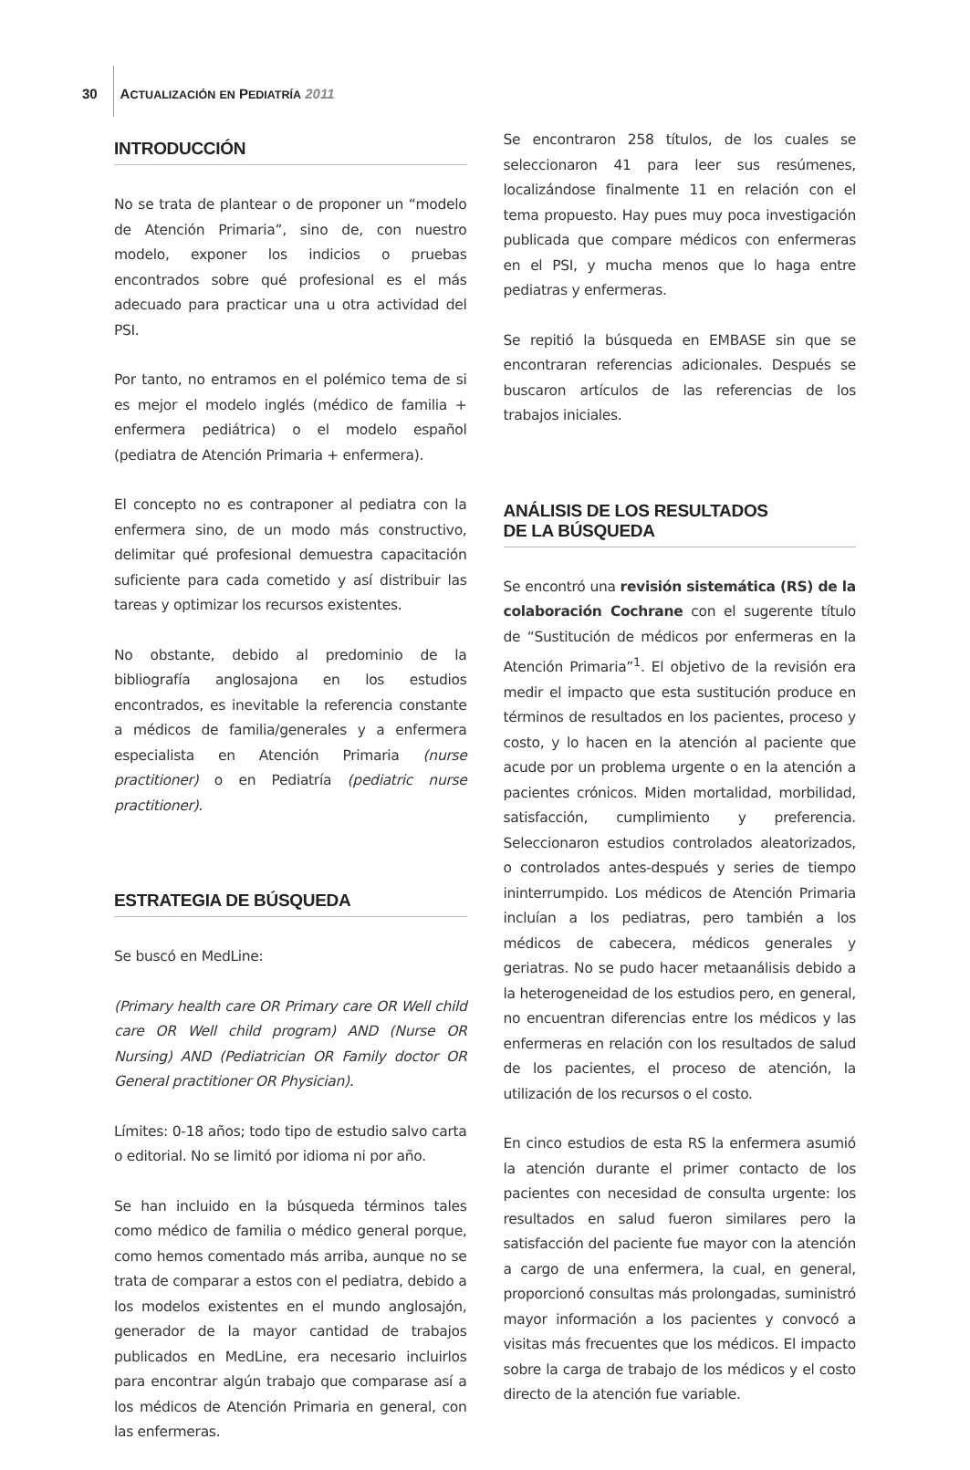30 ACTUALIZACIÓN EN PEDIATRÍA 2011
INTRODUCCIÓN
No se trata de plantear o de proponer un “modelo de Atención Primaria”, sino de, con nuestro modelo, exponer los indicios o pruebas encontrados sobre qué profesional es el más adecuado para practicar una u otra actividad del PSI.
Por tanto, no entramos en el polémico tema de si es mejor el modelo inglés (médico de familia + enfermera pediátrica) o el modelo español (pediatra de Atención Primaria + enfermera).
El concepto no es contraponer al pediatra con la enfermera sino, de un modo más constructivo, delimitar qué profesional demuestra capacitación suficiente para cada cometido y así distribuir las tareas y optimizar los recursos existentes.
No obstante, debido al predominio de la bibliografía anglosajona en los estudios encontrados, es inevitable la referencia constante a médicos de familia/generales y a enfermera especialista en Atención Primaria (nurse practitioner) o en Pediatría (pediatric nurse practitioner).
ESTRATEGIA DE BÚSQUEDA
Se buscó en MedLine:
(Primary health care OR Primary care OR Well child care OR Well child program) AND (Nurse OR Nursing) AND (Pediatrician OR Family doctor OR General practitioner OR Physician).
Límites: 0-18 años; todo tipo de estudio salvo carta o editorial. No se limitó por idioma ni por año.
Se han incluido en la búsqueda términos tales como médico de familia o médico general porque, como hemos comentado más arriba, aunque no se trata de comparar a estos con el pediatra, debido a los modelos existentes en el mundo anglosajón, generador de la mayor cantidad de trabajos publicados en MedLine, era necesario incluirlos para encontrar algún trabajo que comparase así a los médicos de Atención Primaria en general, con las enfermeras.
Se encontraron 258 títulos, de los cuales se seleccionaron 41 para leer sus resúmenes, localizándose finalmente 11 en relación con el tema propuesto. Hay pues muy poca investigación publicada que compare médicos con enfermeras en el PSI, y mucha menos que lo haga entre pediatras y enfermeras.
Se repitió la búsqueda en EMBASE sin que se encontraran referencias adicionales. Después se buscaron artículos de las referencias de los trabajos iniciales.
ANÁLISIS DE LOS RESULTADOS
DE LA BÚSQUEDA
Se encontró una revisión sistemática (RS) de la colaboración Cochrane con el sugerente título de “Sustitución de médicos por enfermeras en la Atención Primaria”<sup>1</sup>. El objetivo de la revisión era medir el impacto que esta sustitución produce en términos de resultados en los pacientes, proceso y costo, y lo hacen en la atención al paciente que acude por un problema urgente o en la atención a pacientes crónicos. Miden mortalidad, morbilidad, satisfacción, cumplimiento y preferencia. Seleccionaron estudios controlados aleatorizados, o controlados antes-después y series de tiempo ininterrumpido. Los médicos de Atención Primaria incluían a los pediatras, pero también a los médicos de cabecera, médicos generales y geriatras. No se pudo hacer metaanálisis debido a la heterogeneidad de los estudios pero, en general, no encuentran diferencias entre los médicos y las enfermeras en relación con los resultados de salud de los pacientes, el proceso de atención, la utilización de los recursos o el costo.
En cinco estudios de esta RS la enfermera asumió la atención durante el primer contacto de los pacientes con necesidad de consulta urgente: los resultados en salud fueron similares pero la satisfacción del paciente fue mayor con la atención a cargo de una enfermera, la cual, en general, proporcionó consultas más prolongadas, suministró mayor información a los pacientes y convocó a visitas más frecuentes que los médicos. El impacto sobre la carga de trabajo de los médicos y el costo directo de la atención fue variable.